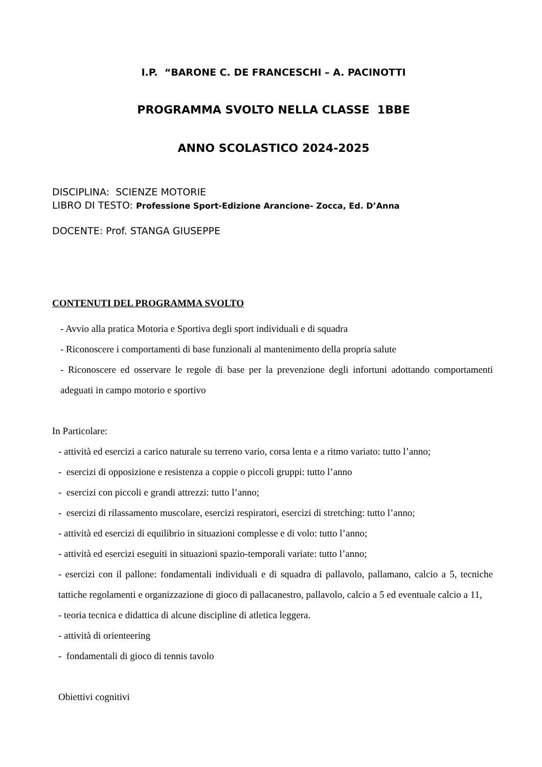I.P. “BARONE C. DE FRANCESCHI – A. PACINOTTI
PROGRAMMA SVOLTO NELLA CLASSE 1BBE
ANNO SCOLASTICO 2024-2025
DISCIPLINA: SCIENZE MOTORIE
LIBRO DI TESTO: Professione Sport-Edizione Arancione- Zocca, Ed. D’Anna
DOCENTE: Prof. STANGA GIUSEPPE
CONTENUTI DEL PROGRAMMA SVOLTO
- Avvio alla pratica Motoria e Sportiva degli sport individuali e di squadra
- Riconoscere i comportamenti di base funzionali al mantenimento della propria salute
- Riconoscere ed osservare le regole di base per la prevenzione degli infortuni adottando comportamenti adeguati in campo motorio e sportivo
In Particolare:
- attività ed esercizi a carico naturale su terreno vario, corsa lenta e a ritmo variato: tutto l’anno;
- esercizi di opposizione e resistenza a coppie o piccoli gruppi: tutto l’anno
- esercizi con piccoli e grandi attrezzi: tutto l’anno;
- esercizi di rilassamento muscolare, esercizi respiratori, esercizi di stretching: tutto l’anno;
- attività ed esercizi di equilibrio in situazioni complesse e di volo: tutto l’anno;
- attività ed esercizi eseguiti in situazioni spazio-temporali variate: tutto l’anno;
- esercizi con il pallone: fondamentali individuali e di squadra di pallavolo, pallamano, calcio a 5, tecniche tattiche regolamenti e organizzazione di gioco di pallacanestro, pallavolo, calcio a 5 ed eventuale calcio a 11,
- teoria tecnica e didattica di alcune discipline di atletica leggera.
- attività di orienteering
- fondamentali di gioco di tennis tavolo
Obiettivi cognitivi